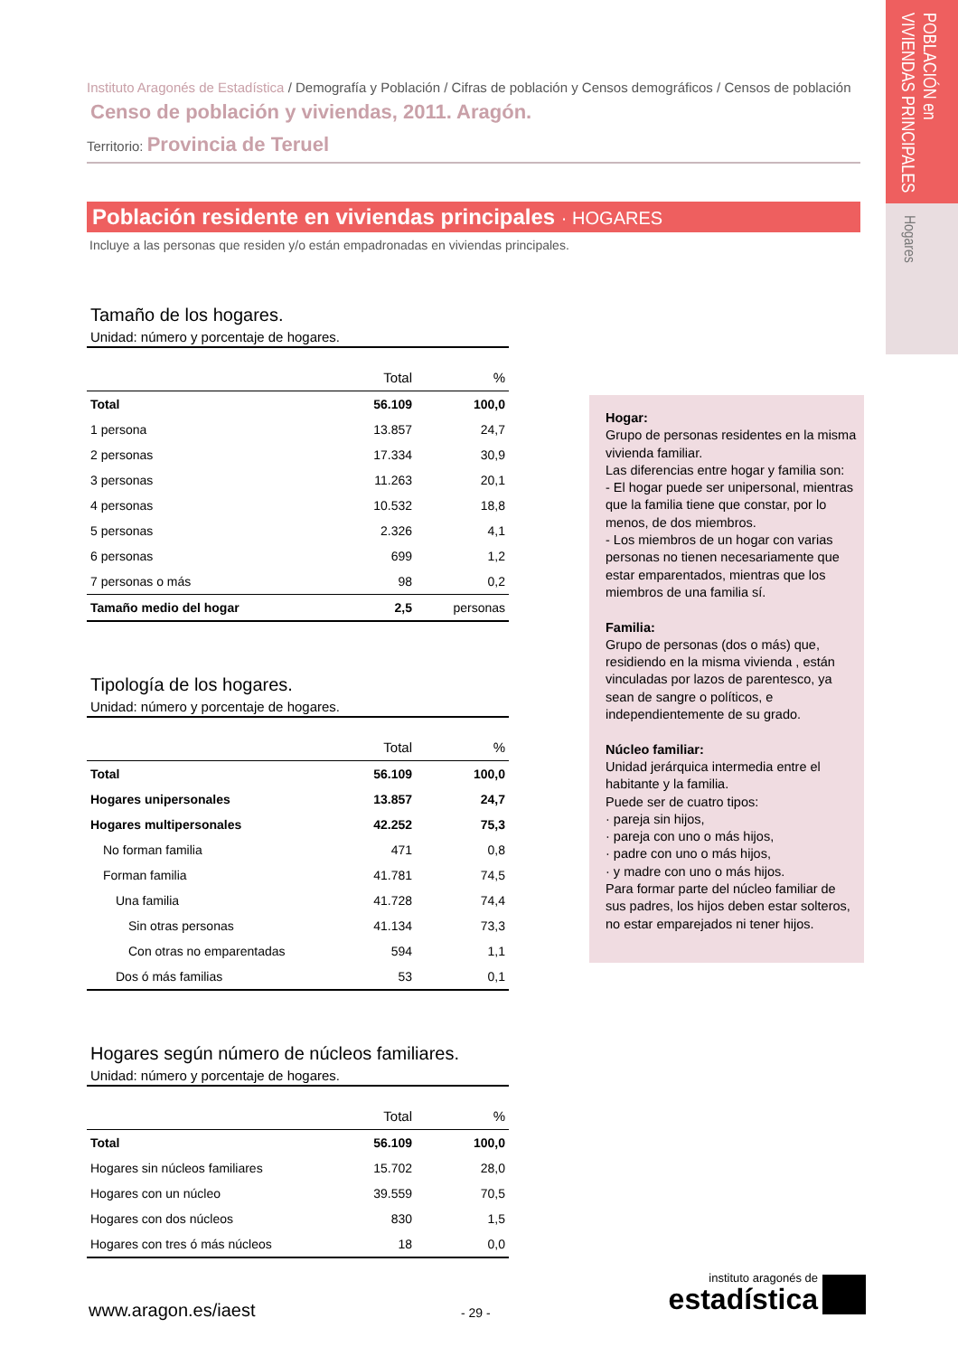POBLACIÓN en
VIVIENDAS PRINCIPALES
Hogares
Instituto Aragonés de Estadística / Demografía y Población / Cifras de población y Censos demográficos / Censos de población
Censo de población y viviendas, 2011. Aragón.
Territorio: Provincia de Teruel
Población residente en viviendas principales · HOGARES
Incluye a las personas que residen y/o están empadronadas en viviendas principales.
Tamaño de los hogares.
Unidad: número y porcentaje de hogares.
| | Total | % |
| --- | --- | --- |
| Total | 56.109 | 100,0 |
| 1 persona | 13.857 | 24,7 |
| 2 personas | 17.334 | 30,9 |
| 3 personas | 11.263 | 20,1 |
| 4 personas | 10.532 | 18,8 |
| 5 personas | 2.326 | 4,1 |
| 6 personas | 699 | 1,2 |
| 7 personas o más | 98 | 0,2 |
| Tamaño medio del hogar | 2,5 | personas |
Tipología de los hogares.
Unidad: número y porcentaje de hogares.
| | Total | % |
| --- | --- | --- |
| Total | 56.109 | 100,0 |
| Hogares unipersonales | 13.857 | 24,7 |
| Hogares multipersonales | 42.252 | 75,3 |
| No forman familia | 471 | 0,8 |
| Forman familia | 41.781 | 74,5 |
| Una familia | 41.728 | 74,4 |
| Sin otras personas | 41.134 | 73,3 |
| Con otras no emparentadas | 594 | 1,1 |
| Dos ó más familias | 53 | 0,1 |
Hogares según número de núcleos familiares.
Unidad: número y porcentaje de hogares.
| | Total | % |
| --- | --- | --- |
| Total | 56.109 | 100,0 |
| Hogares sin núcleos familiares | 15.702 | 28,0 |
| Hogares con un núcleo | 39.559 | 70,5 |
| Hogares con dos núcleos | 830 | 1,5 |
| Hogares con tres ó más núcleos | 18 | 0,0 |
Hogar:
Grupo de personas residentes en la misma vivienda familiar.
Las diferencias entre hogar y familia son:
- El hogar puede ser unipersonal, mientras que la familia tiene que constar, por lo menos, de dos miembros.
- Los miembros de un hogar con varias personas no tienen necesariamente que estar emparentados, mientras que los miembros de una familia sí.
Familia:
Grupo de personas (dos o más) que, residiendo en la misma vivienda , están vinculadas por lazos de parentesco, ya sean de sangre o políticos, e independientemente de su grado.
Núcleo familiar:
Unidad jerárquica intermedia entre el habitante y la familia.
Puede ser de cuatro tipos:
· pareja sin hijos,
· pareja con uno o más hijos,
· padre con uno o más hijos,
· y madre con uno o más hijos.
Para formar parte del núcleo familiar de sus padres, los hijos deben estar solteros, no estar emparejados ni tener hijos.
www.aragon.es/iaest - 29 -
instituto aragonés de
estadística